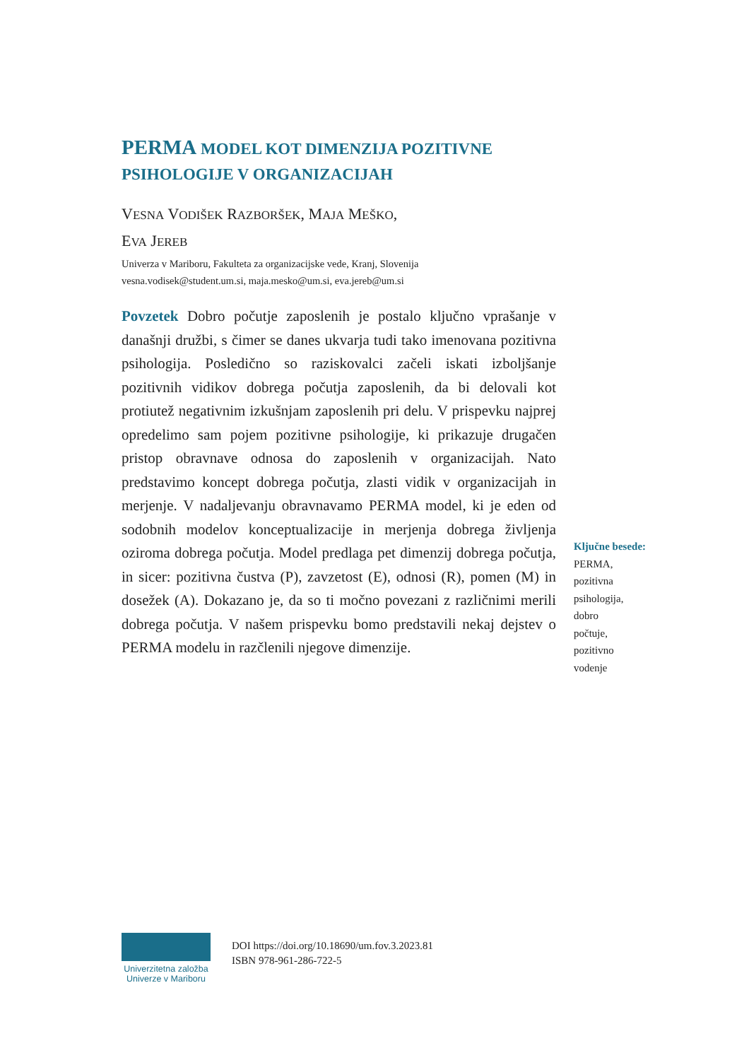PERMA MODEL KOT DIMENZIJA POZITIVNE
PSIHOLOGIJE V ORGANIZACIJAH
VESNA VODIŠEK RAZBORŠEK, MAJA MEŠKO,
EVA JEREB
Univerza v Mariboru, Fakulteta za organizacijske vede, Kranj, Slovenija
vesna.vodisek@student.um.si, maja.mesko@um.si, eva.jereb@um.si
Povzetek Dobro počutje zaposlenih je postalo ključno vprašanje v današnji družbi, s čimer se danes ukvarja tudi tako imenovana pozitivna psihologija. Posledično so raziskovalci začeli iskati izboljšanje pozitivnih vidikov dobrega počutja zaposlenih, da bi delovali kot protiutež negativnim izkušnjam zaposlenih pri delu. V prispevku najprej opredelimo sam pojem pozitivne psihologije, ki prikazuje drugačen pristop obravnave odnosa do zaposlenih v organizacijah. Nato predstavimo koncept dobrega počutja, zlasti vidik v organizacijah in merjenje. V nadaljevanju obravnavamo PERMA model, ki je eden od sodobnih modelov konceptualizacije in merjenja dobrega življenja oziroma dobrega počutja. Model predlaga pet dimenzij dobrega počutja, in sicer: pozitivna čustva (P), zavzetost (E), odnosi (R), pomen (M) in dosežek (A). Dokazano je, da so ti močno povezani z različnimi merili dobrega počutja. V našem prispevku bomo predstavili nekaj dejstev o PERMA modelu in razčlenili njegove dimenzije.
Ključne besede:
PERMA,
pozitivna
psihologija,
dobro
počtuje,
pozitivno
vodenje
Univerzitetna založba
Univerze v Mariboru
DOI https://doi.org/10.18690/um.fov.3.2023.81
ISBN 978-961-286-722-5